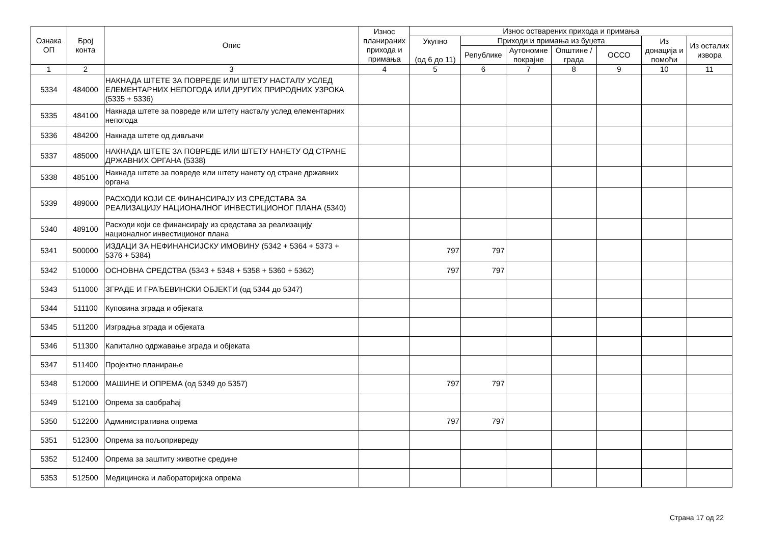| Ознака ОП | Број конта | Опис | Износ планираних прихода и примања | Износ остварених прихода и примања | | | | | | |
| --- | --- | --- | --- | --- | --- | --- | --- | --- | --- | --- |
| | | | | Укупно (од 6 до 11) | Приходи и примања из буџета | | | | Из донација и помоћи | Из осталих извора |
| | | | | | Републике | Аутономне покрајне | Општине / града | ОССО | | |
| 1 | 2 | 3 | 4 | 5 | 6 | 7 | 8 | 9 | 10 | 11 |
| 5334 | 484000 | НАКНАДА ШТЕТЕ ЗА ПОВРЕДЕ ИЛИ ШТЕТУ НАСТАЛУ УСЛЕД ЕЛЕМЕНТАРНИХ НЕПОГОДА ИЛИ ДРУГИХ ПРИРОДНИХ УЗРОКА (5335 + 5336) | | | | | | | | |
| 5335 | 484100 | Накнада штете за повреде или штету насталу услед елементарних непогода | | | | | | | | |
| 5336 | 484200 | Накнада штете од дивљачи | | | | | | | | |
| 5337 | 485000 | НАКНАДА ШТЕТЕ ЗА ПОВРЕДЕ ИЛИ ШТЕТУ НАНЕТУ ОД СТРАНЕ ДРЖАВНИХ ОРГАНА (5338) | | | | | | | | |
| 5338 | 485100 | Накнада штете за повреде или штету нанету од стране државних органа | | | | | | | | |
| 5339 | 489000 | РАСХОДИ КОЈИ СЕ ФИНАНСИРАЈУ ИЗ СРЕДСТАВА ЗА РЕАЛИЗАЦИЈУ НАЦИОНАЛНОГ ИНВЕСТИЦИОНОГ ПЛАНА (5340) | | | | | | | | |
| 5340 | 489100 | Расходи који се финансирају из средстава за реализацију националног инвестиционог плана | | | | | | | | |
| 5341 | 500000 | ИЗДАЦИ ЗА НЕФИНАНСИЈСКУ ИМОВИНУ (5342 + 5364 + 5373 + 5376 + 5384) | | 797 | 797 | | | | | |
| 5342 | 510000 | ОСНОВНА СРЕДСТВА (5343 + 5348 + 5358 + 5360 + 5362) | | 797 | 797 | | | | | |
| 5343 | 511000 | ЗГРАДЕ И ГРАЂЕВИНСКИ ОБЈЕКТИ (од 5344 до 5347) | | | | | | | | |
| 5344 | 511100 | Куповина зграда и објеката | | | | | | | | |
| 5345 | 511200 | Изградња зграда и објеката | | | | | | | | |
| 5346 | 511300 | Капитално одржавање зграда и објеката | | | | | | | | |
| 5347 | 511400 | Пројектно планирање | | | | | | | | |
| 5348 | 512000 | МАШИНЕ И ОПРЕМА (од 5349 до 5357) | | 797 | 797 | | | | | |
| 5349 | 512100 | Опрема за саобраћај | | | | | | | | |
| 5350 | 512200 | Административна опрема | | 797 | 797 | | | | | |
| 5351 | 512300 | Опрема за пољопривреду | | | | | | | | |
| 5352 | 512400 | Опрема за заштиту животне средине | | | | | | | | |
| 5353 | 512500 | Медицинска и лабораторијска опрема | | | | | | | | |
Страна 17 од 22